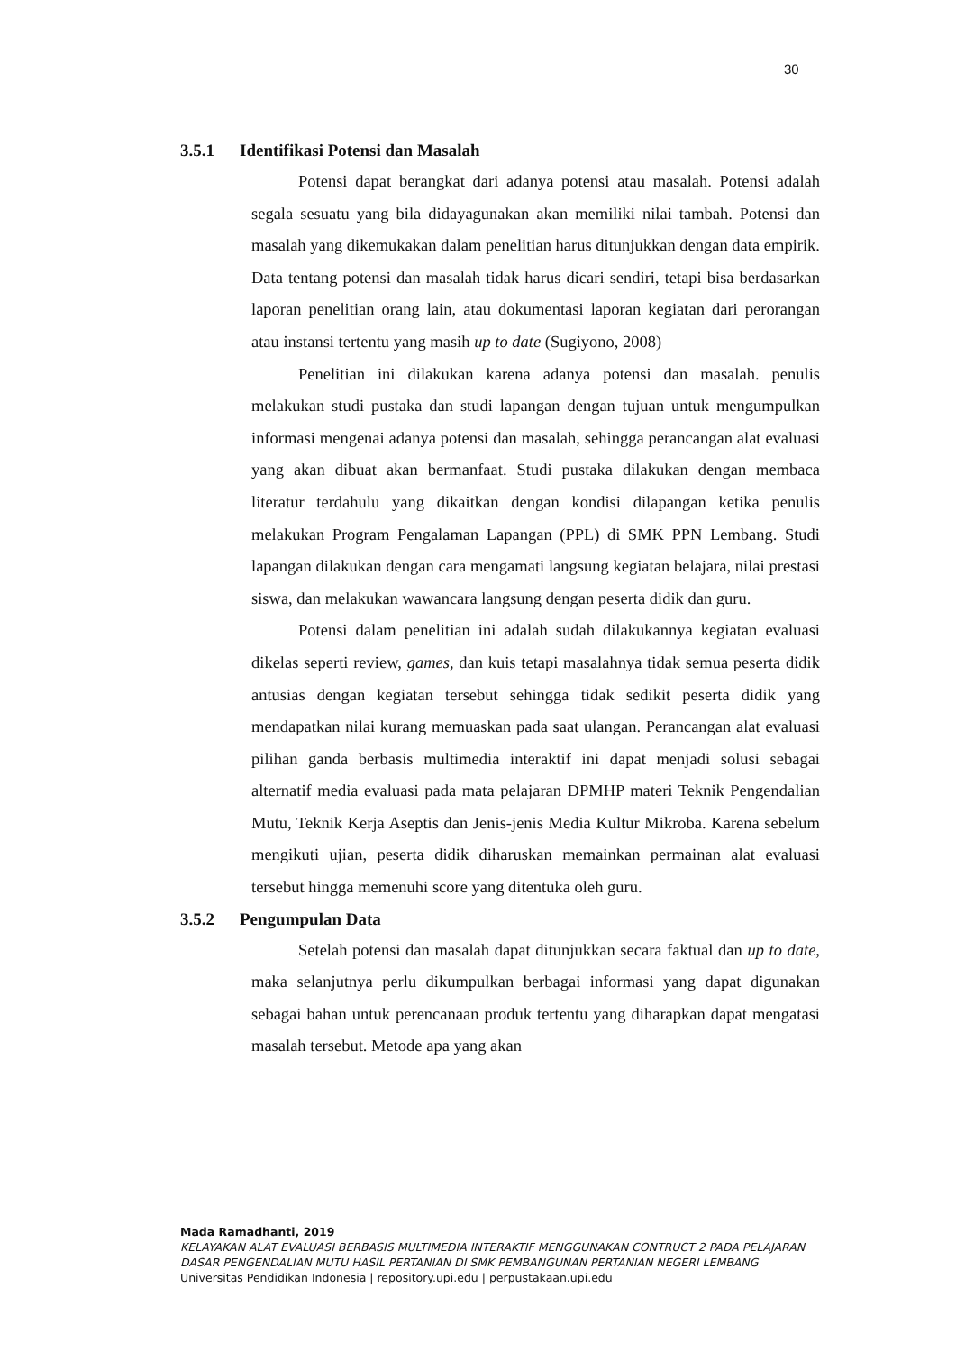30
3.5.1 Identifikasi Potensi dan Masalah
Potensi dapat berangkat dari adanya potensi atau masalah. Potensi adalah segala sesuatu yang bila didayagunakan akan memiliki nilai tambah. Potensi dan masalah yang dikemukakan dalam penelitian harus ditunjukkan dengan data empirik. Data tentang potensi dan masalah tidak harus dicari sendiri, tetapi bisa berdasarkan laporan penelitian orang lain, atau dokumentasi laporan kegiatan dari perorangan atau instansi tertentu yang masih up to date (Sugiyono, 2008)
Penelitian ini dilakukan karena adanya potensi dan masalah. penulis melakukan studi pustaka dan studi lapangan dengan tujuan untuk mengumpulkan informasi mengenai adanya potensi dan masalah, sehingga perancangan alat evaluasi yang akan dibuat akan bermanfaat. Studi pustaka dilakukan dengan membaca literatur terdahulu yang dikaitkan dengan kondisi dilapangan ketika penulis melakukan Program Pengalaman Lapangan (PPL) di SMK PPN Lembang. Studi lapangan dilakukan dengan cara mengamati langsung kegiatan belajara, nilai prestasi siswa, dan melakukan wawancara langsung dengan peserta didik dan guru.
Potensi dalam penelitian ini adalah sudah dilakukannya kegiatan evaluasi dikelas seperti review, games, dan kuis tetapi masalahnya tidak semua peserta didik antusias dengan kegiatan tersebut sehingga tidak sedikit peserta didik yang mendapatkan nilai kurang memuaskan pada saat ulangan. Perancangan alat evaluasi pilihan ganda berbasis multimedia interaktif ini dapat menjadi solusi sebagai alternatif media evaluasi pada mata pelajaran DPMHP materi Teknik Pengendalian Mutu, Teknik Kerja Aseptis dan Jenis-jenis Media Kultur Mikroba. Karena sebelum mengikuti ujian, peserta didik diharuskan memainkan permainan alat evaluasi tersebut hingga memenuhi score yang ditentuka oleh guru.
3.5.2 Pengumpulan Data
Setelah potensi dan masalah dapat ditunjukkan secara faktual dan up to date, maka selanjutnya perlu dikumpulkan berbagai informasi yang dapat digunakan sebagai bahan untuk perencanaan produk tertentu yang diharapkan dapat mengatasi masalah tersebut. Metode apa yang akan
Mada Ramadhanti, 2019
KELAYAKAN ALAT EVALUASI BERBASIS MULTIMEDIA INTERAKTIF MENGGUNAKAN CONTRUCT 2 PADA PELAJARAN DASAR PENGENDALIAN MUTU HASIL PERTANIAN DI SMK PEMBANGUNAN PERTANIAN NEGERI LEMBANG
Universitas Pendidikan Indonesia | repository.upi.edu | perpustakaan.upi.edu